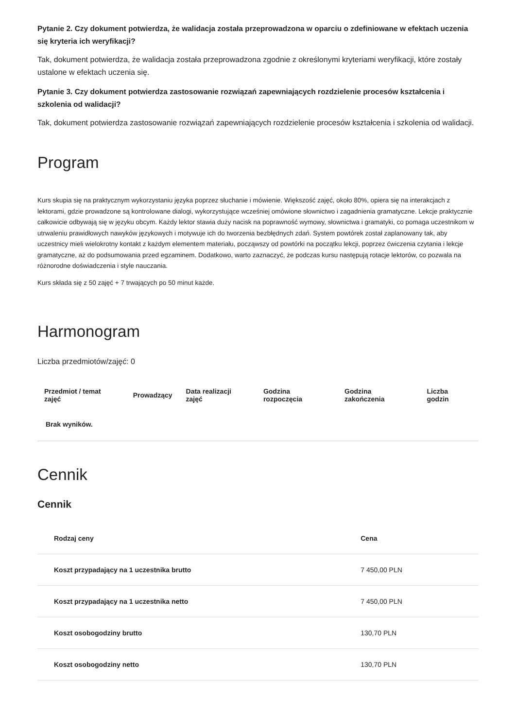Pytanie 2. Czy dokument potwierdza, że walidacja została przeprowadzona w oparciu o zdefiniowane w efektach uczenia się kryteria ich weryfikacji?
Tak, dokument potwierdza, że walidacja została przeprowadzona zgodnie z określonymi kryteriami weryfikacji, które zostały ustalone w efektach uczenia się.
Pytanie 3. Czy dokument potwierdza zastosowanie rozwiązań zapewniających rozdzielenie procesów kształcenia i szkolenia od walidacji?
Tak, dokument potwierdza zastosowanie rozwiązań zapewniających rozdzielenie procesów kształcenia i szkolenia od walidacji.
Program
Kurs skupia się na praktycznym wykorzystaniu języka poprzez słuchanie i mówienie. Większość zajęć, około 80%, opiera się na interakcjach z lektorami, gdzie prowadzone są kontrolowane dialogi, wykorzystujące wcześniej omówione słownictwo i zagadnienia gramatyczne. Lekcje praktycznie całkowicie odbywają się w języku obcym. Każdy lektor stawia duży nacisk na poprawność wymowy, słownictwa i gramatyki, co pomaga uczestnikom w utrwaleniu prawidłowych nawyków językowych i motywuje ich do tworzenia bezbłędnych zdań. System powtórek został zaplanowany tak, aby uczestnicy mieli wielokrotny kontakt z każdym elementem materiału, począwszy od powtórki na początku lekcji, poprzez ćwiczenia czytania i lekcje gramatyczne, aż do podsumowania przed egzaminem. Dodatkowo, warto zaznaczyć, że podczas kursu następują rotacje lektorów, co pozwala na różnorodne doświadczenia i style nauczania.
Kurs składa się z 50 zajęć + 7 trwających po 50 minut każde.
Harmonogram
Liczba przedmiotów/zajęć: 0
| Przedmiot / temat zajęć | Prowadzący | Data realizacji zajęć | Godzina rozpoczęcia | Godzina zakończenia | Liczba godzin |
| --- | --- | --- | --- | --- | --- |
| Brak wyników. | | | | | |
Cennik
Cennik
| Rodzaj ceny | Cena |
| --- | --- |
| Koszt przypadający na 1 uczestnika brutto | 7 450,00 PLN |
| Koszt przypadający na 1 uczestnika netto | 7 450,00 PLN |
| Koszt osobogodziny brutto | 130,70 PLN |
| Koszt osobogodziny netto | 130,70 PLN |